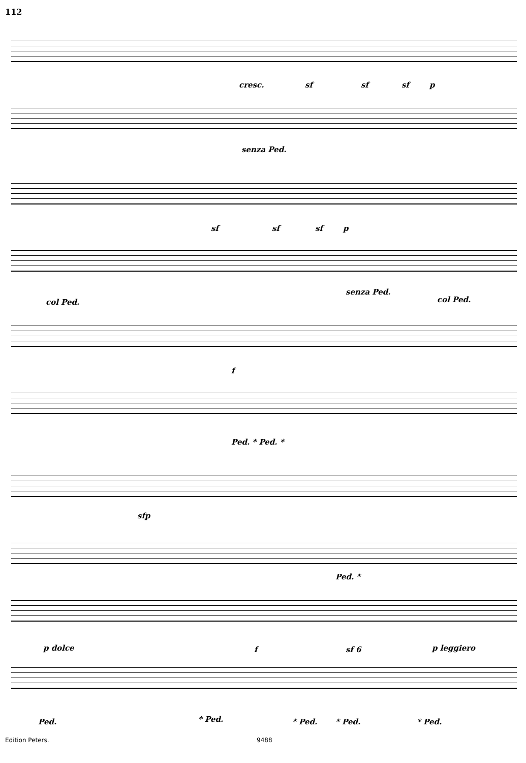112
cresc. sf sf sf p
senza Ped.
sf sf sf p
col Ped.
senza Ped.
col Ped.
f
Ped. * Ped. *
sfp
Ped. *
p dolce f sf 6 p leggiero
Ped. * Ped. * Ped. * Ped. * Ped.
Edition Peters. 9488